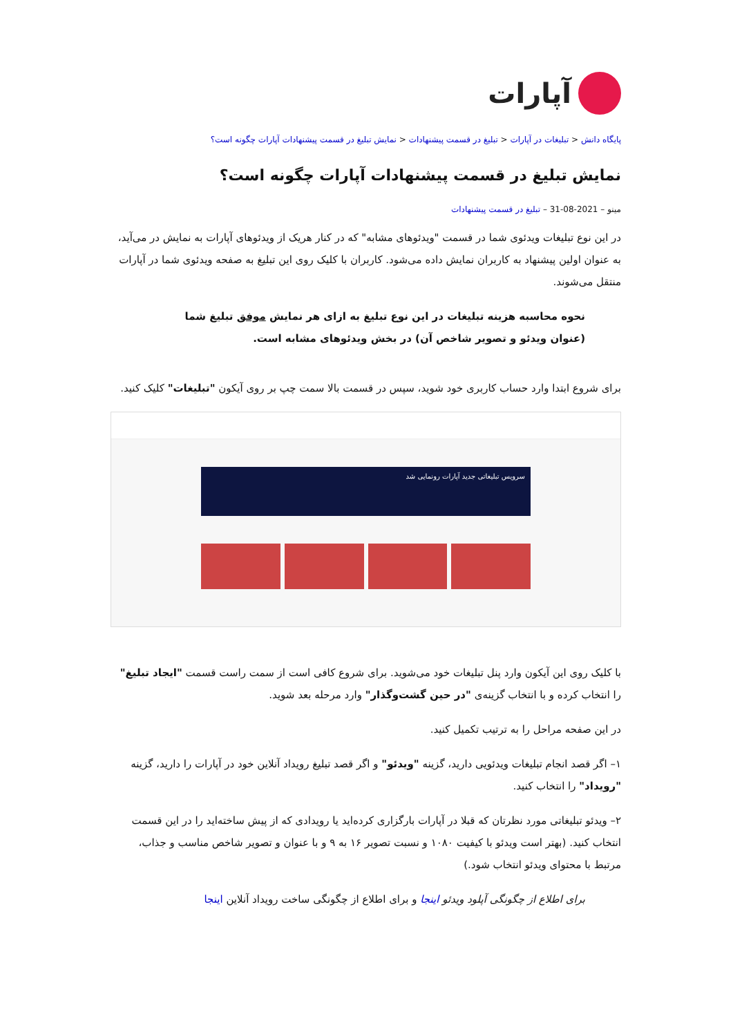آپارات
پایگاه دانش < تبلیغات در آپارات < تبلیغ در قسمت پیشنهادات < نمایش تبلیغ در قسمت پیشنهادات آپارات چگونه است؟
نمایش تبلیغ در قسمت پیشنهادات آپارات چگونه است؟
مینو – 2021-08-31 – تبلیغ در قسمت پیشنهادات
در این نوع تبلیغات ویدئوی شما در قسمت "ویدئوهای مشابه" که در کنار هریک از ویدئوهای آپارات به نمایش در می‌آید، به عنوان اولین پیشنهاد به کاربران نمایش داده می‌شود. کاربران با کلیک روی این تبلیغ به صفحه ویدئوی شما در آپارات منتقل می‌شوند.
نحوه محاسبه هزینه تبلیغات در این نوع تبلیغ به ازای هر نمایش موفق تبلیغ شما (عنوان ویدئو و تصویر شاخص آن) در بخش ویدئوهای مشابه است.
برای شروع ابتدا وارد حساب کاربری خود شوید، سپس در قسمت بالا سمت چپ بر روی آیکون "تبلیغات" کلیک کنید.
سرویس تبلیغاتی جدید آپارات رونمایی شد
با کلیک روی این آیکون وارد پنل تبلیغات خود می‌شوید. برای شروع کافی است از سمت راست قسمت "ایجاد تبلیغ" را انتخاب کرده و با انتخاب گزینه‌ی "در حین گشت‌وگذار" وارد مرحله بعد شوید.
در این صفحه مراحل را به ترتیب تکمیل کنید.
۱– اگر قصد انجام تبلیغات ویدئویی دارید، گزینه "ویدئو" و اگر قصد تبلیغ رویداد آنلاین خود در آپارات را دارید، گزینه "رویداد" را انتخاب کنید.
۲– ویدئو تبلیغاتی مورد نظرتان که قبلا در آپارات بارگزاری کرده‌اید یا رویدادی که از پیش ساخته‌اید را در این قسمت انتخاب کنید. (بهتر است ویدئو با کیفیت ۱۰۸۰ و نسبت تصویر ۱۶ به ۹ و با عنوان و تصویر شاخص مناسب و جذاب، مرتبط با محتوای ویدئو انتخاب شود.)
برای اطلاع از چگونگی آپلود ویدئو اینجا و برای اطلاع از چگونگی ساخت رویداد آنلاین اینجا